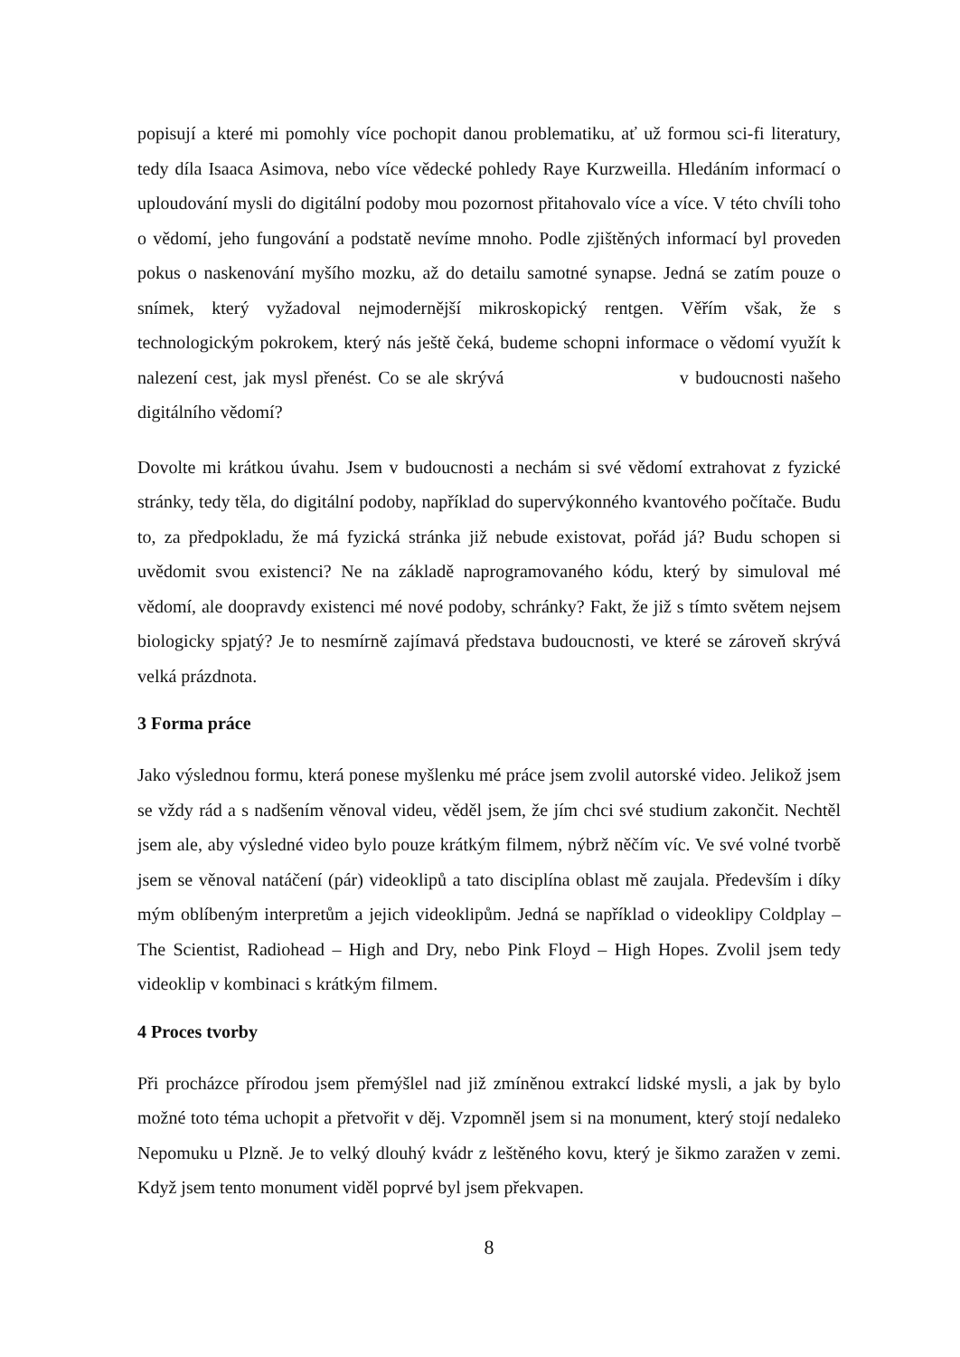popisují a které mi pomohly více pochopit danou problematiku, ať už formou sci-fi literatury, tedy díla Isaaca Asimova, nebo více vědecké pohledy Raye Kurzweilla. Hledáním informací o uploudování mysli do digitální podoby mou pozornost přitahovalo více a více. V této chvíli toho o vědomí, jeho fungování a podstatě nevíme mnoho. Podle zjištěných informací byl proveden pokus o naskenování myšího mozku, až do detailu samotné synapse. Jedná se zatím pouze o snímek, který vyžadoval nejmodernější mikroskopický rentgen. Věřím však, že s technologickým pokrokem, který nás ještě čeká, budeme schopni informace o vědomí využít k nalezení cest, jak mysl přenést. Co se ale skrývá v budoucnosti našeho digitálního vědomí?
Dovolte mi krátkou úvahu. Jsem v budoucnosti a nechám si své vědomí extrahovat z fyzické stránky, tedy těla, do digitální podoby, například do supervýkonného kvantového počítače. Budu to, za předpokladu, že má fyzická stránka již nebude existovat, pořád já? Budu schopen si uvědomit svou existenci? Ne na základě naprogramovaného kódu, který by simuloval mé vědomí, ale doopravdy existenci mé nové podoby, schránky? Fakt, že již s tímto světem nejsem biologicky spjatý? Je to nesmírně zajímavá představa budoucnosti, ve které se zároveň skrývá velká prázdnota.
3 Forma práce
Jako výslednou formu, která ponese myšlenku mé práce jsem zvolil autorské video. Jelikož jsem se vždy rád a s nadšením věnoval videu, věděl jsem, že jím chci své studium zakončit. Nechtěl jsem ale, aby výsledné video bylo pouze krátkým filmem, nýbrž něčím víc. Ve své volné tvorbě jsem se věnoval natáčení (pár) videoklipů a tato disciplína oblast mě zaujala. Především i díky mým oblíbeným interpretům a jejich videoklipům. Jedná se například o videoklipy Coldplay – The Scientist, Radiohead – High and Dry, nebo Pink Floyd – High Hopes. Zvolil jsem tedy videoklip v kombinaci s krátkým filmem.
4 Proces tvorby
Při procházce přírodou jsem přemýšlel nad již zmíněnou extrakcí lidské mysli, a jak by bylo možné toto téma uchopit a přetvořit v děj. Vzpomněl jsem si na monument, který stojí nedaleko Nepomuku u Plzně. Je to velký dlouhý kvádr z leštěného kovu, který je šikmo zaražen v zemi. Když jsem tento monument viděl poprvé byl jsem překvapen.
8